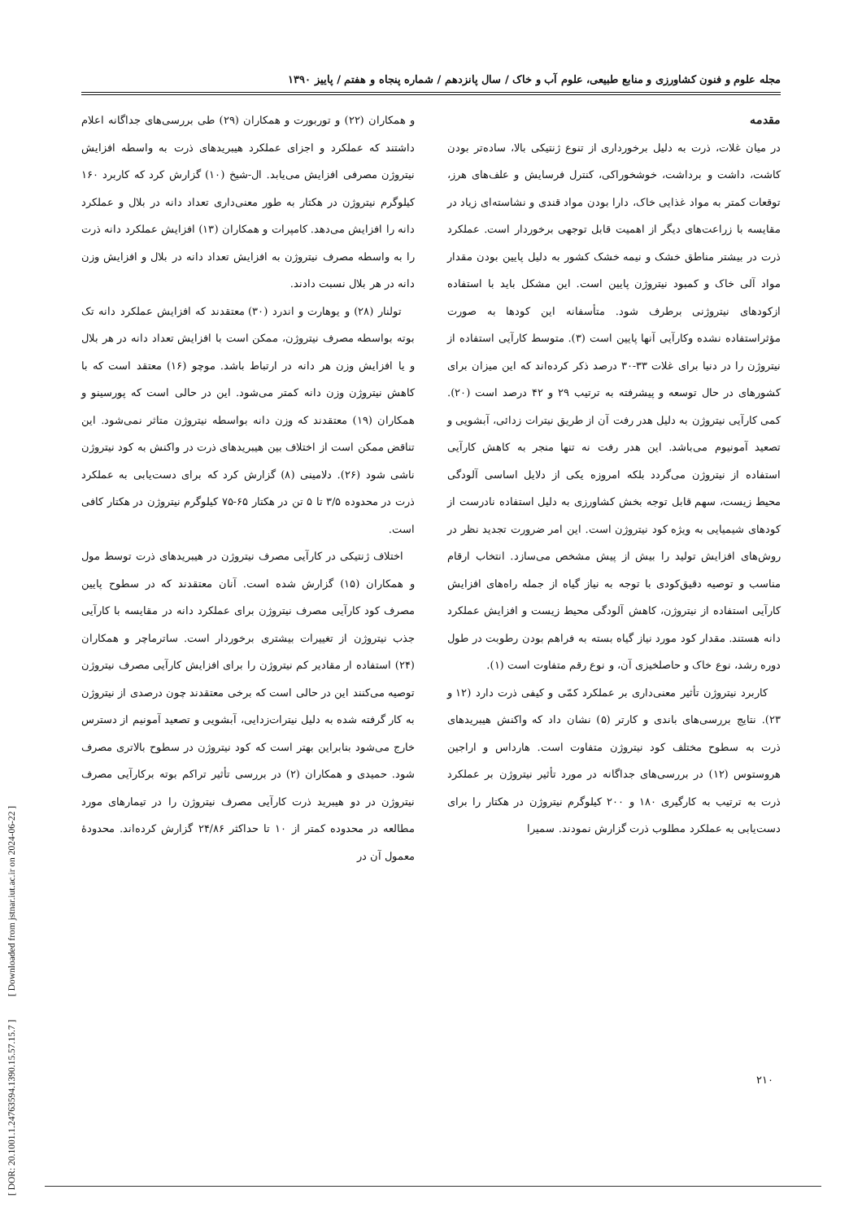[ DOR: 20.1001.1.24763594.1390.15.57.15.7 ] [ Downloaded from jstnar.iut.ac.ir on 2024-06-22 ]
مجله علوم و فنون کشاورزی و منابع طبیعی، علوم آب و خاک / سال پانزدهم / شماره پنجاه و هفتم / پاییز ۱۳۹۰
مقدمه
در میان غلات، ذرت به دلیل برخورداری از تنوع ژنتیکی بالا، ساده‌تر بودن کاشت، داشت و برداشت، خوشخوراکی، کنترل فرسایش و علف‌های هرز، توقعات کمتر به مواد غذایی خاک، دارا بودن مواد قندی و نشاسته‌ای زیاد در مقایسه با زراعت‌های دیگر از اهمیت قابل توجهی برخوردار است. عملکرد ذرت در بیشتر مناطق خشک و نیمه خشک کشور به دلیل پایین بودن مقدار مواد آلی خاک و کمبود نیتروژن پایین است. این مشکل باید با استفاده ازکودهای نیتروژنی برطرف شود. متأسفانه این کودها به صورت مؤثراستفاده نشده وکارآیی آنها پایین است (۳). متوسط کارآیی استفاده از نیتروژن را در دنیا برای غلات ۳۳-۳۰ درصد ذکر کرده‌اند که این میزان برای کشورهای در حال توسعه و پیشرفته به ترتیب ۲۹ و ۴۲ درصد است (۲۰). کمی کارآیی نیتروژن به دلیل هدر رفت آن از طریق نیترات زدائی، آبشویی و تصعید آمونیوم می‌باشد. این هدر رفت نه تنها منجر به کاهش کارآیی استفاده از نیتروژن می‌گردد بلکه امروزه یکی از دلایل اساسی آلودگی محیط زیست، سهم قابل توجه بخش کشاورزی به دلیل استفاده نادرست از کودهای شیمیایی به ویژه کود نیتروژن است. این امر ضرورت تجدید نظر در روش‌های افزایش تولید را بیش از پیش مشخص می‌سازد. انتخاب ارقام مناسب و توصیه دقیق‌کودی با توجه به نیاز گیاه از جمله راه‌های افزایش کارآیی استفاده از نیتروژن، کاهش آلودگی محیط زیست و افزایش عملکرد دانه هستند. مقدار کود مورد نیاز گیاه بسته به فراهم بودن رطوبت در طول دوره رشد، نوع خاک و حاصلخیزی آن، و نوع رقم متفاوت است (۱).
کاربرد نیتروژن تأثیر معنی‌داری بر عملکرد کمّی و کیفی ذرت دارد (۱۲ و ۲۳). نتایج بررسی‌های باندی و کارتر (۵) نشان داد که واکنش هیبریدهای ذرت به سطوح مختلف کود نیتروژن متفاوت است. هارداس و اراجین هروستوس (۱۲) در بررسی‌های جداگانه در مورد تأثیر نیتروژن بر عملکرد ذرت به ترتیب به کارگیری ۱۸۰ و ۲۰۰ کیلوگرم نیتروژن در هکتار را برای دست‌یابی به عملکرد مطلوب ذرت گزارش نمودند. سمیرا
و همکاران (۲۲) و توربورت و همکاران (۲۹) طی بررسی‌های جداگانه اعلام داشتند که عملکرد و اجزای عملکرد هیبریدهای ذرت به واسطه افزایش نیتروژن مصرفی افزایش می‌یابد. ال-شیخ (۱۰) گزارش کرد که کاربرد ۱۶۰ کیلوگرم نیتروژن در هکتار به طور معنی‌داری تعداد دانه در بلال و عملکرد دانه را افزایش می‌دهد. کامپرات و همکاران (۱۳) افزایش عملکرد دانه ذرت را به واسطه مصرف نیتروژن به افزایش تعداد دانه در بلال و افزایش وزن دانه در هر بلال نسبت دادند.
تولنار (۲۸) و یوهارت و اندرد (۳۰) معتقدند که افزایش عملکرد دانه تک بوته بواسطه مصرف نیتروژن، ممکن است با افزایش تعداد دانه در هر بلال و یا افزایش وزن هر دانه در ارتباط باشد. موچو (۱۶) معتقد است که با کاهش نیتروژن وزن دانه کمتر می‌شود. این در حالی است که پورسینو و همکاران (۱۹) معتقدند که وزن دانه بواسطه نیتروژن متاثر نمی‌شود. این تناقض ممکن است از اختلاف بین هیبریدهای ذرت در واکنش به کود نیتروژن ناشی شود (۲۶). دلامینی (۸) گزارش کرد که برای دست‌یابی به عملکرد ذرت در محدوده ۳/۵ تا ۵ تن در هکتار ۶۵-۷۵ کیلوگرم نیتروژن در هکتار کافی است.
اختلاف ژنتیکی در کارآیی مصرف نیتروژن در هیبریدهای ذرت توسط مول و همکاران (۱۵) گزارش شده است. آنان معتقدند که در سطوح پایین مصرف کود کارآیی مصرف نیتروژن برای عملکرد دانه در مقایسه با کارآیی جذب نیتروژن از تغییرات بیشتری برخوردار است. ساترماچر و همکاران (۲۴) استفاده ار مقادیر کم نیتروژن را برای افزایش کارآیی مصرف نیتروژن توصیه می‌کنند این در حالی است که برخی معتقدند چون درصدی از نیتروژن به کار گرفته شده به دلیل نیترات‌زدایی، آبشویی و تصعید آمونیم از دسترس خارج می‌شود بنابراین بهتر است که کود نیتروژن در سطوح بالاتری مصرف شود. حمیدی و همکاران (۲) در بررسی تأثیر تراکم بوته برکارآیی مصرف نیتروژن در دو هیبرید ذرت کارآیی مصرف نیتروژن را در تیمارهای مورد مطالعه در محدوده کمتر از ۱۰ تا حداکثر ۲۴/۸۶ گزارش کرده‌اند. محدودهٔ معمول آن در
۲۱۰